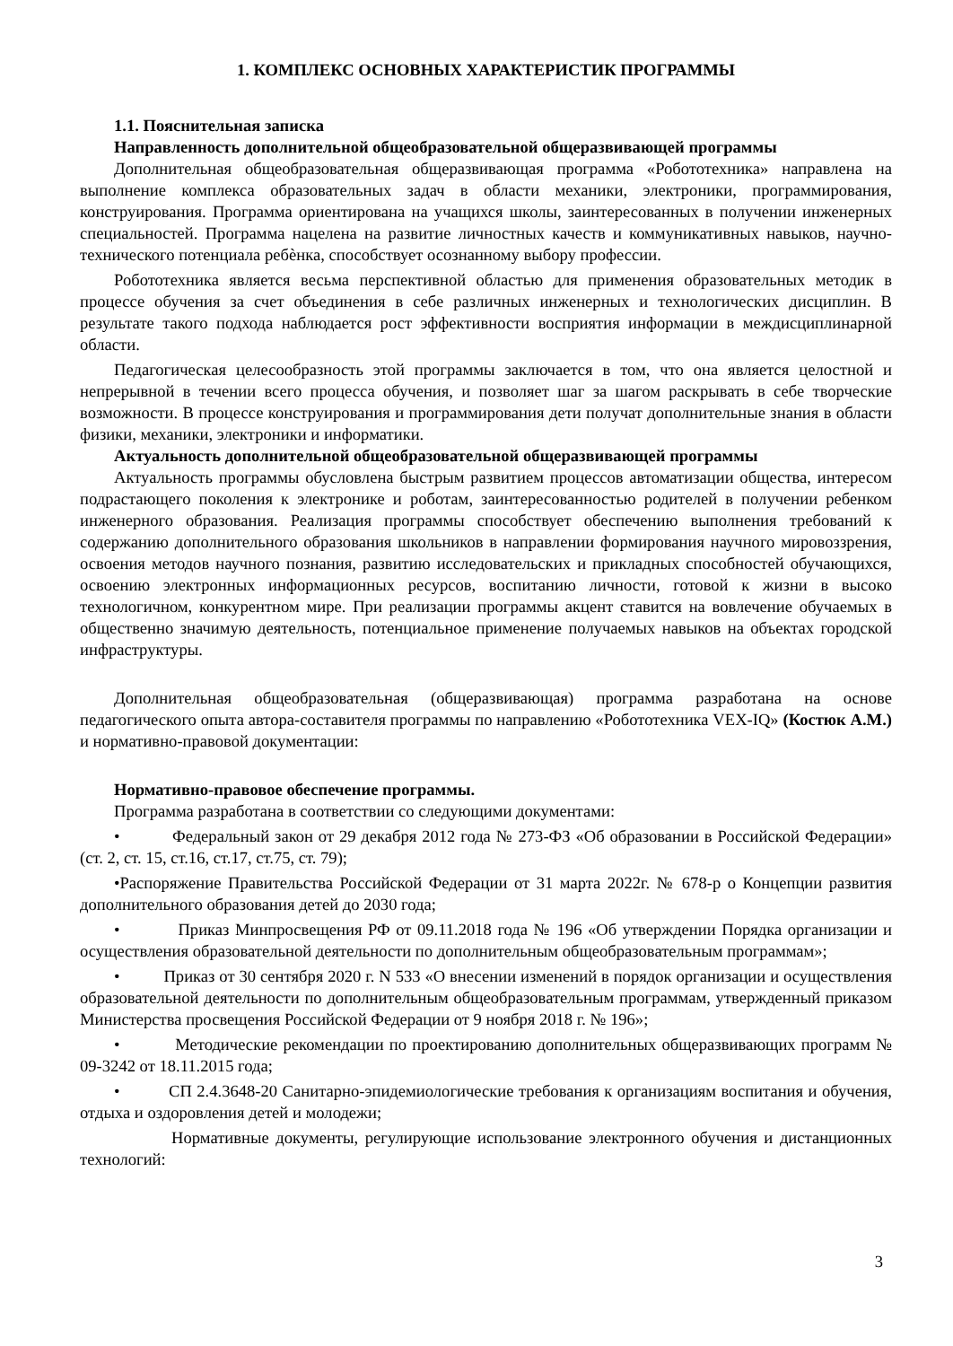1. КОМПЛЕКС ОСНОВНЫХ ХАРАКТЕРИСТИК ПРОГРАММЫ
1.1. Пояснительная записка
Направленность дополнительной общеобразовательной общеразвивающей программы
Дополнительная общеобразовательная общеразвивающая программа «Робототехника» направлена на выполнение комплекса образовательных задач в области механики, электроники, программирования, конструирования. Программа ориентирована на учащихся школы, заинтересованных в получении инженерных специальностей. Программа нацелена на развитие личностных качеств и коммуникативных навыков, научно-технического потенциала ребѐнка, способствует осознанному выбору профессии.
Робототехника является весьма перспективной областью для применения образовательных методик в процессе обучения за счет объединения в себе различных инженерных и технологических дисциплин. В результате такого подхода наблюдается рост эффективности восприятия информации в междисциплинарной области.
Педагогическая целесообразность этой программы заключается в том, что она является целостной и непрерывной в течении всего процесса обучения, и позволяет шаг за шагом раскрывать в себе творческие возможности. В процессе конструирования и программирования дети получат дополнительные знания в области физики, механики, электроники и информатики.
Актуальность дополнительной общеобразовательной общеразвивающей программы
Актуальность программы обусловлена быстрым развитием процессов автоматизации общества, интересом подрастающего поколения к электронике и роботам, заинтересованностью родителей в получении ребенком инженерного образования. Реализация программы способствует обеспечению выполнения требований к содержанию дополнительного образования школьников в направлении формирования научного мировоззрения, освоения методов научного познания, развитию исследовательских и прикладных способностей обучающихся, освоению электронных информационных ресурсов, воспитанию личности, готовой к жизни в высоко технологичном, конкурентном мире. При реализации программы акцент ставится на вовлечение обучаемых в общественно значимую деятельность, потенциальное применение получаемых навыков на объектах городской инфраструктуры.
Дополнительная общеобразовательная (общеразвивающая) программа разработана на основе педагогического опыта автора-составителя программы по направлению «Робототехника VEX-IQ» (Костюк А.М.) и нормативно-правовой документации:
Нормативно-правовое обеспечение программы.
Программа разработана в соответствии со следующими документами:
• Федеральный закон от 29 декабря 2012 года № 273-ФЗ «Об образовании в Российской Федерации» (ст. 2, ст. 15, ст.16, ст.17, ст.75, ст. 79);
•Распоряжение Правительства Российской Федерации от 31 марта 2022г. № 678-р о Концепции развития дополнительного образования детей до 2030 года;
• Приказ Минпросвещения РФ от 09.11.2018 года № 196 «Об утверждении Порядка организации и осуществления образовательной деятельности по дополнительным общеобразовательным программам»;
• Приказ от 30 сентября 2020 г. N 533 «О внесении изменений в порядок организации и осуществления образовательной деятельности по дополнительным общеобразовательным программам, утвержденный приказом Министерства просвещения Российской Федерации от 9 ноября 2018 г. № 196»;
• Методические рекомендации по проектированию дополнительных общеразвивающих программ № 09-3242 от 18.11.2015 года;
• СП 2.4.3648-20 Санитарно-эпидемиологические требования к организациям воспитания и обучения, отдыха и оздоровления детей и молодежи;
Нормативные документы, регулирующие использование электронного обучения и дистанционных технологий:
3